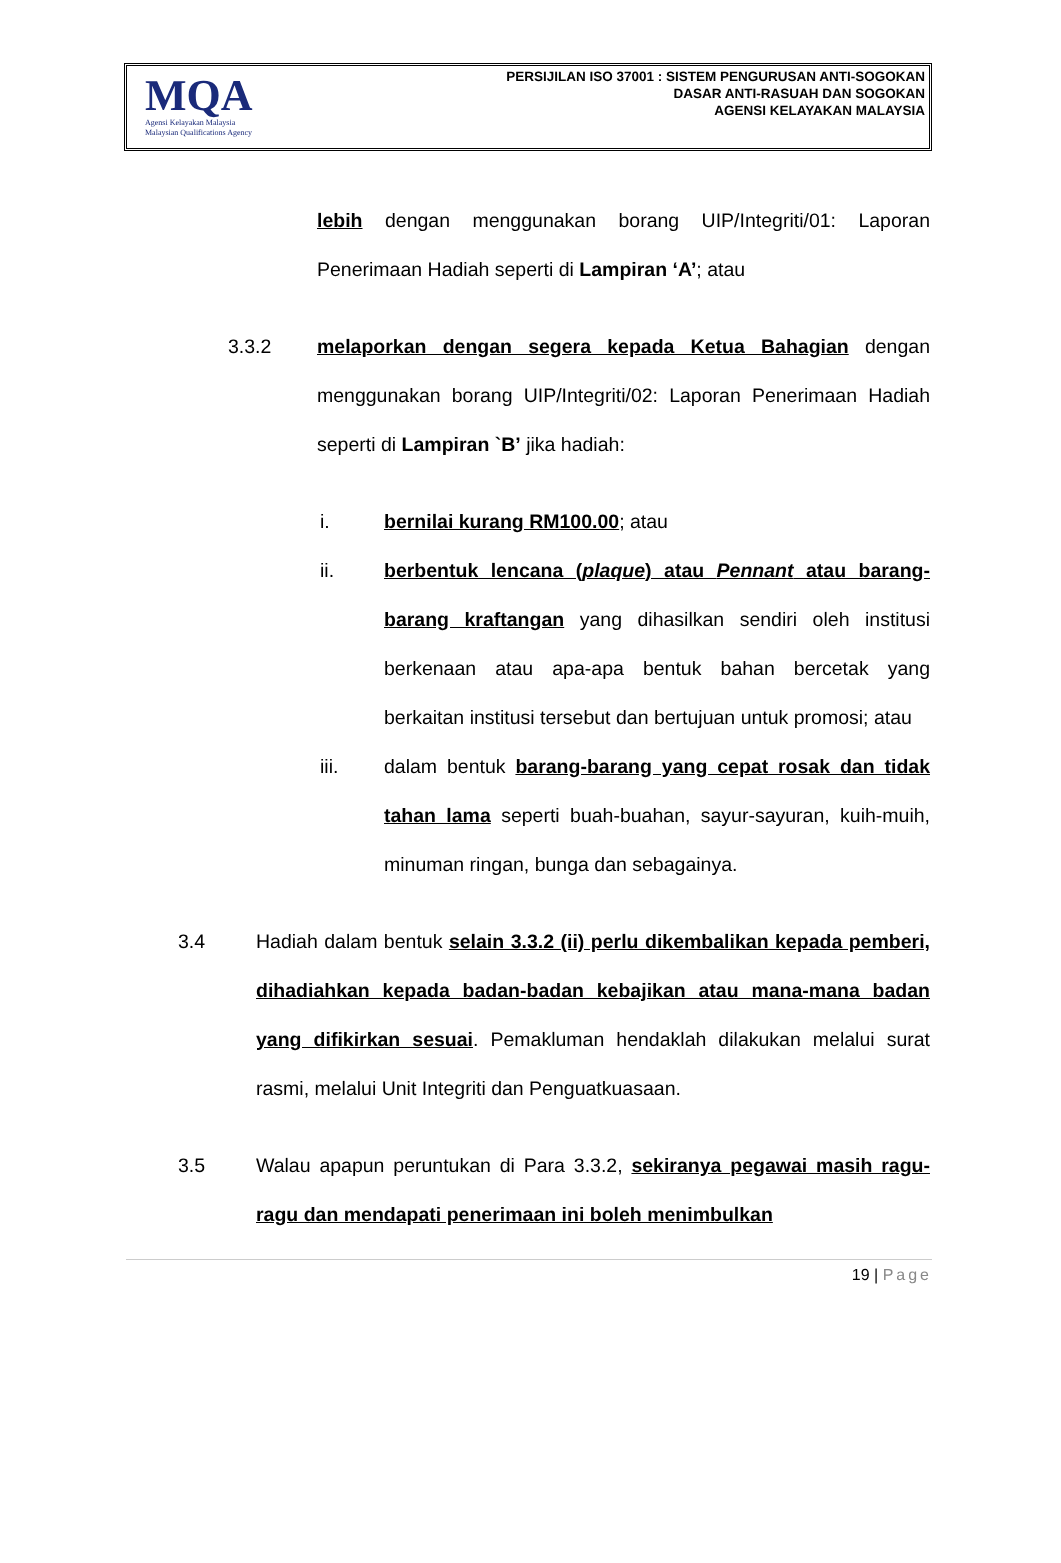MQA
Agensi Kelayakan Malaysia
Malaysian Qualifications Agency
PERSIJILAN ISO 37001 : SISTEM PENGURUSAN ANTI-SOGOKAN
DASAR ANTI-RASUAH DAN SOGOKAN
AGENSI KELAYAKAN MALAYSIA
lebih dengan menggunakan borang UIP/Integriti/01: Laporan Penerimaan Hadiah seperti di Lampiran ‘A’; atau
3.3.2 melaporkan dengan segera kepada Ketua Bahagian dengan menggunakan borang UIP/Integriti/02: Laporan Penerimaan Hadiah seperti di Lampiran `B’ jika hadiah:
i. bernilai kurang RM100.00; atau
ii. berbentuk lencana (plaque) atau Pennant atau barang-barang kraftangan yang dihasilkan sendiri oleh institusi berkenaan atau apa-apa bentuk bahan bercetak yang berkaitan institusi tersebut dan bertujuan untuk promosi; atau
iii. dalam bentuk barang-barang yang cepat rosak dan tidak tahan lama seperti buah-buahan, sayur-sayuran, kuih-muih, minuman ringan, bunga dan sebagainya.
3.4 Hadiah dalam bentuk selain 3.3.2 (ii) perlu dikembalikan kepada pemberi, dihadiahkan kepada badan-badan kebajikan atau mana-mana badan yang difikirkan sesuai. Pemakluman hendaklah dilakukan melalui surat rasmi, melalui Unit Integriti dan Penguatkuasaan.
3.5 Walau apapun peruntukan di Para 3.3.2, sekiranya pegawai masih ragu-ragu dan mendapati penerimaan ini boleh menimbulkan
19 | Page